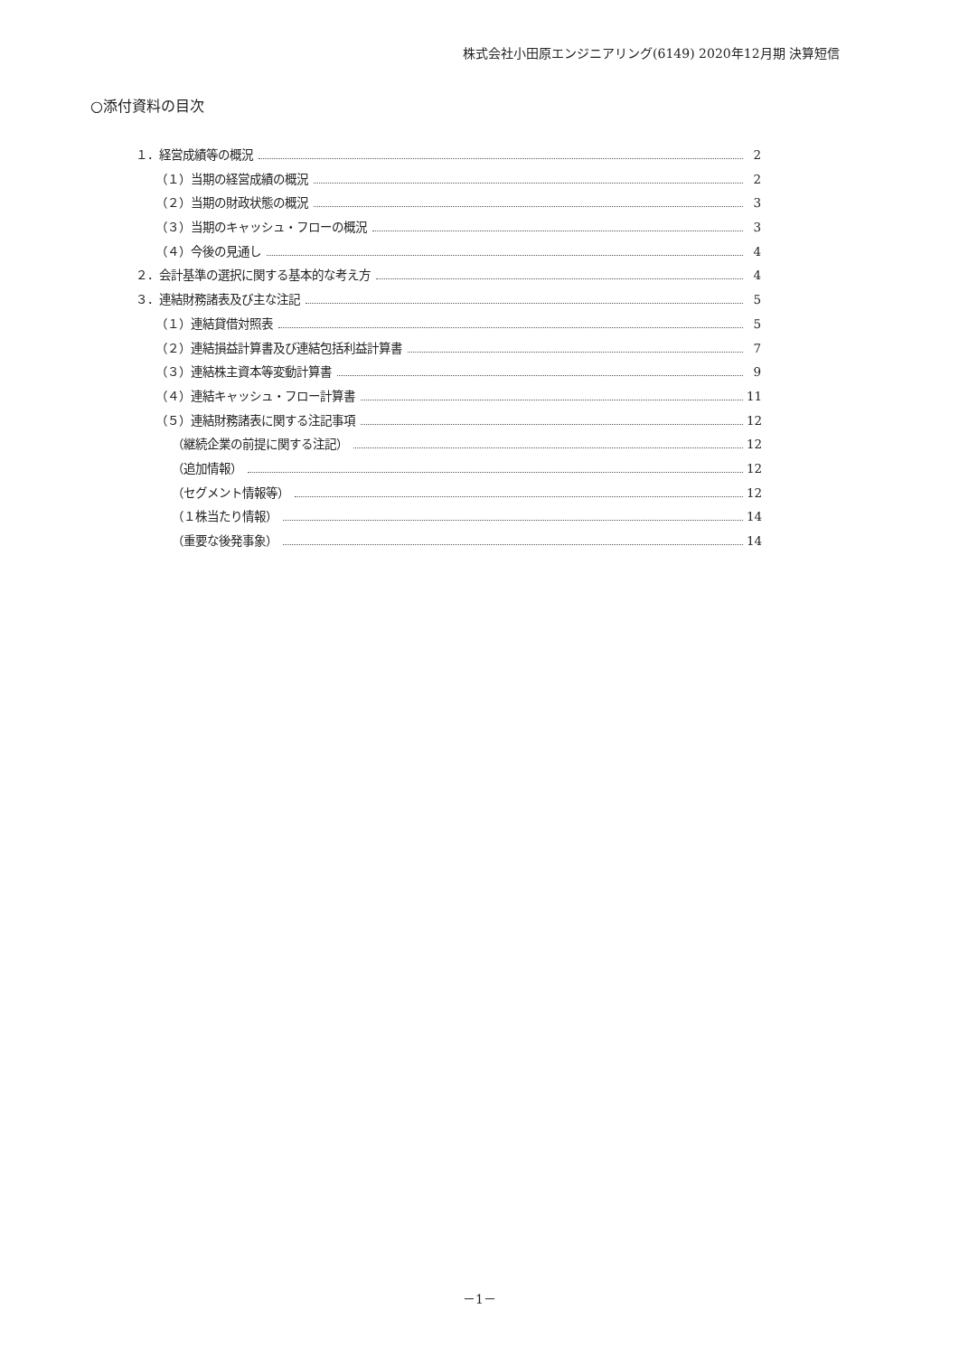株式会社小田原エンジニアリング(6149) 2020年12月期 決算短信
○添付資料の目次
１．経営成績等の概況 2
（１）当期の経営成績の概況 2
（２）当期の財政状態の概況 3
（３）当期のキャッシュ・フローの概況 3
（４）今後の見通し 4
２．会計基準の選択に関する基本的な考え方 4
３．連結財務諸表及び主な注記 5
（１）連結貸借対照表 5
（２）連結損益計算書及び連結包括利益計算書 7
（３）連結株主資本等変動計算書 9
（４）連結キャッシュ・フロー計算書 11
（５）連結財務諸表に関する注記事項 12
（継続企業の前提に関する注記） 12
（追加情報） 12
（セグメント情報等） 12
（１株当たり情報） 14
（重要な後発事象） 14
－1－